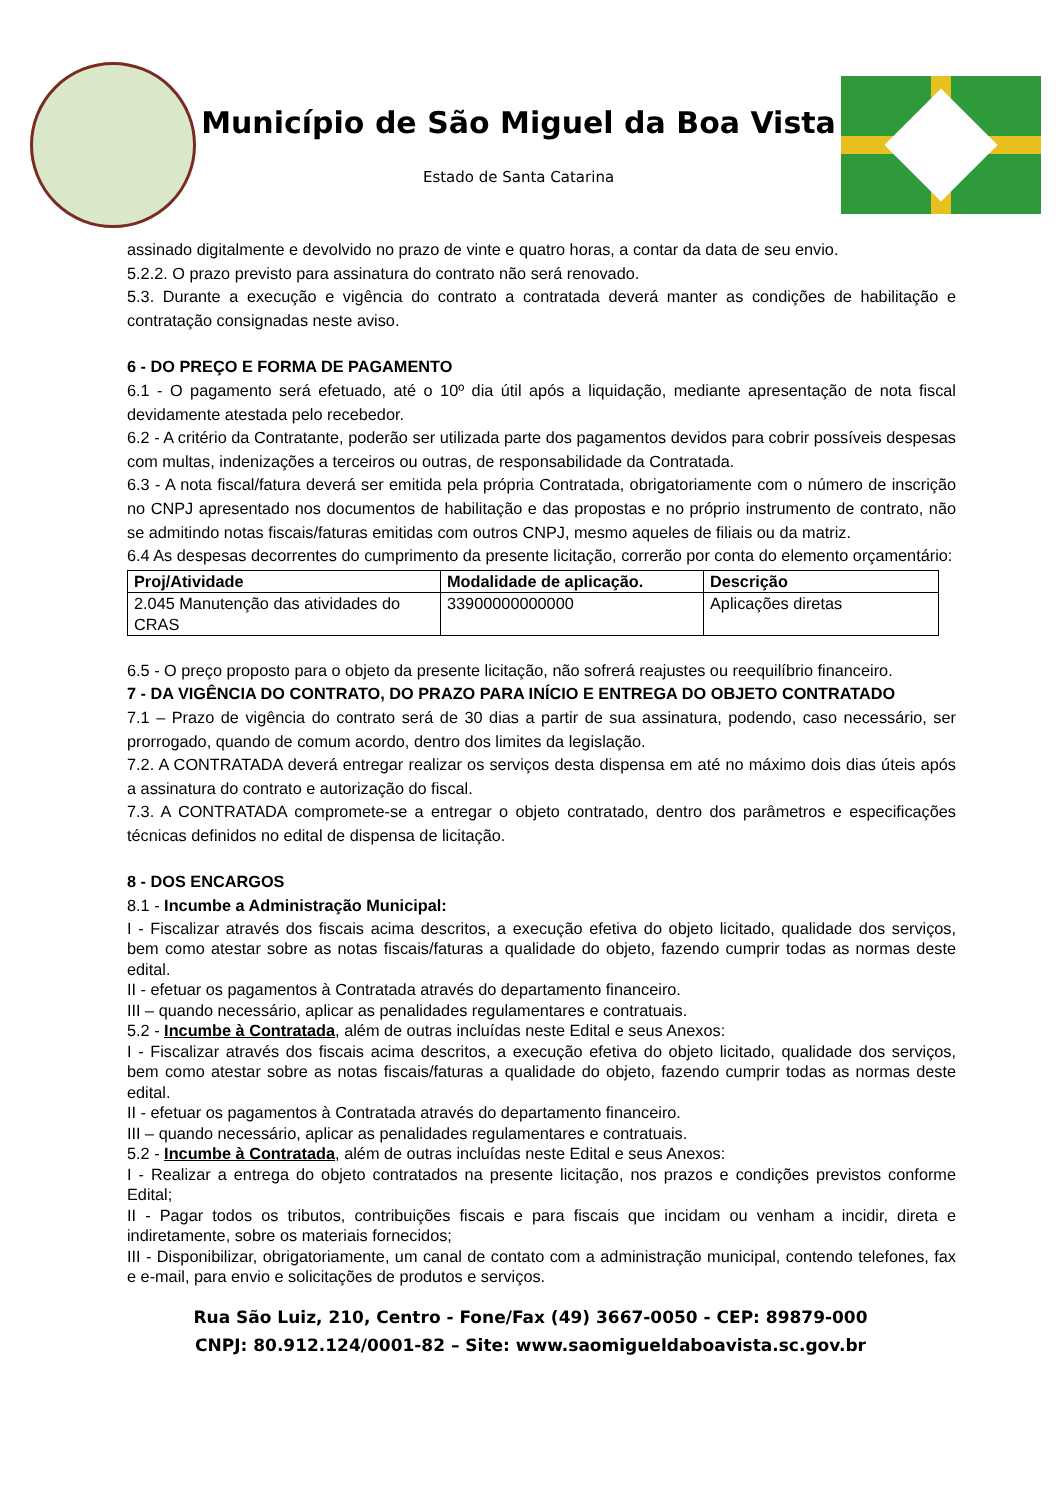Município de São Miguel da Boa Vista
Estado de Santa Catarina
assinado digitalmente e devolvido no prazo de vinte e quatro horas, a contar da data de seu envio.
5.2.2. O prazo previsto para assinatura do contrato não será renovado.
5.3. Durante a execução e vigência do contrato a contratada deverá manter as condições de habilitação e contratação consignadas neste aviso.
6 - DO PREÇO E FORMA DE PAGAMENTO
6.1 - O pagamento será efetuado, até o 10º dia útil após a liquidação, mediante apresentação de nota fiscal devidamente atestada pelo recebedor.
6.2 - A critério da Contratante, poderão ser utilizada parte dos pagamentos devidos para cobrir possíveis despesas com multas, indenizações a terceiros ou outras, de responsabilidade da Contratada.
6.3 - A nota fiscal/fatura deverá ser emitida pela própria Contratada, obrigatoriamente com o número de inscrição no CNPJ apresentado nos documentos de habilitação e das propostas e no próprio instrumento de contrato, não se admitindo notas fiscais/faturas emitidas com outros CNPJ, mesmo aqueles de filiais ou da matriz.
6.4 As despesas decorrentes do cumprimento da presente licitação, correrão por conta do elemento orçamentário:
| Proj/Atividade | Modalidade de aplicação. | Descrição |
| --- | --- | --- |
| 2.045 Manutenção das atividades do CRAS | 33900000000000 | Aplicações diretas |
6.5 - O preço proposto para o objeto da presente licitação, não sofrerá reajustes ou reequilíbrio financeiro.
7 - DA VIGÊNCIA DO CONTRATO, DO PRAZO PARA INÍCIO E ENTREGA DO OBJETO CONTRATADO
7.1 – Prazo de vigência do contrato será de 30 dias a partir de sua assinatura, podendo, caso necessário, ser prorrogado, quando de comum acordo, dentro dos limites da legislação.
7.2. A CONTRATADA deverá entregar realizar os serviços desta dispensa em até no máximo dois dias úteis após a assinatura do contrato e autorização do fiscal.
7.3. A CONTRATADA compromete-se a entregar o objeto contratado, dentro dos parâmetros e especificações técnicas definidos no edital de dispensa de licitação.
8 - DOS ENCARGOS
8.1 - Incumbe a Administração Municipal:
I - Fiscalizar através dos fiscais acima descritos, a execução efetiva do objeto licitado, qualidade dos serviços, bem como atestar sobre as notas fiscais/faturas a qualidade do objeto, fazendo cumprir todas as normas deste edital.
II - efetuar os pagamentos à Contratada através do departamento financeiro.
III – quando necessário, aplicar as penalidades regulamentares e contratuais.
5.2 - Incumbe à Contratada, além de outras incluídas neste Edital e seus Anexos:
I - Fiscalizar através dos fiscais acima descritos, a execução efetiva do objeto licitado, qualidade dos serviços, bem como atestar sobre as notas fiscais/faturas a qualidade do objeto, fazendo cumprir todas as normas deste edital.
II - efetuar os pagamentos à Contratada através do departamento financeiro.
III – quando necessário, aplicar as penalidades regulamentares e contratuais.
5.2 - Incumbe à Contratada, além de outras incluídas neste Edital e seus Anexos:
I - Realizar a entrega do objeto contratados na presente licitação, nos prazos e condições previstos conforme Edital;
II - Pagar todos os tributos, contribuições fiscais e para fiscais que incidam ou venham a incidir, direta e indiretamente, sobre os materiais fornecidos;
III - Disponibilizar, obrigatoriamente, um canal de contato com a administração municipal, contendo telefones, fax e e-mail, para envio e solicitações de produtos e serviços.
Rua São Luiz, 210, Centro - Fone/Fax (49) 3667-0050 - CEP: 89879-000
CNPJ: 80.912.124/0001-82 – Site: www.saomigueldaboavista.sc.gov.br